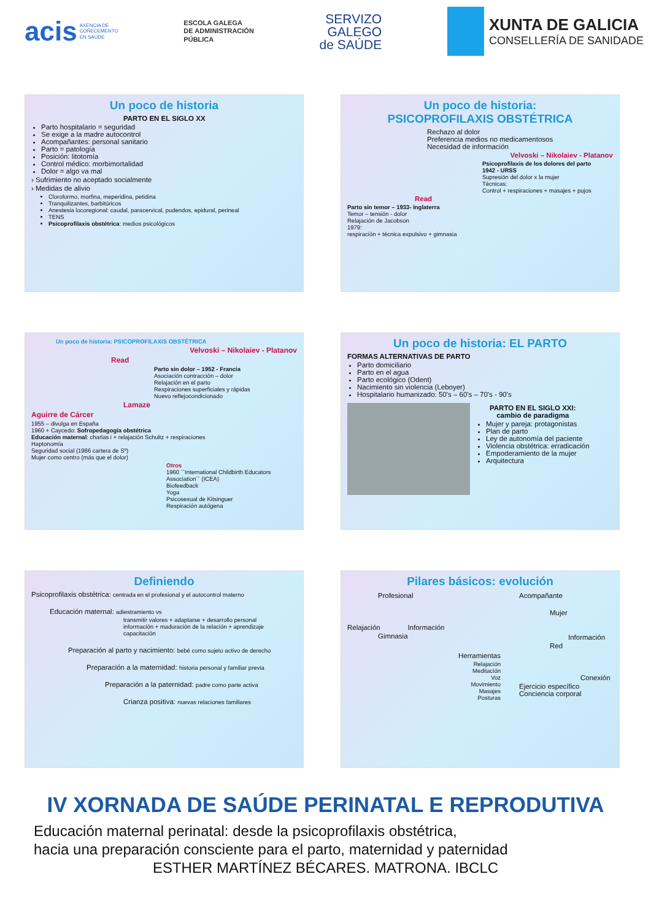acis AXENCIA DE
COÑECEMENTO
EN SAÚDE
ESCOLA GALEGA
DE ADMINISTRACIÓN
PÚBLICA
SERVIZO
GALEGO
de SAÚDE
XUNTA DE GALICIA
CONSELLERÍA DE SANIDADE
Un poco de historia
PARTO EN EL SIGLO XX
Parto hospitalario = seguridad
Se exige a la madre autocontrol
Acompañantes: personal sanitario
Parto = patología
Posición: litotomía
Control médico: morbimortalidad
Dolor = algo va mal
› Sufrimiento no aceptado socialmente
› Medidas de alivio
Cloroformo, morfina, meperidina, petidina
Tranquilizantes, barbitúricos
Anestesia locoregional: caudal, paracervical, pudendos, epidural, perineal
TENS
Psicoprofilaxis obstétrica: medios psicológicos
Un poco de historia:
PSICOPROFILAXIS OBSTÉTRICA
Rechazo al dolor
Preferencia medios no medicamentosos
Necesidad de información
Velvoski – Nikolaiev - Platanov
Psicoprofilaxis de los dolores del parto
1942 - URSS
Supresión del dolor x la mujer
Técnicas:
Control + respiraciones + masajes + pujos
Read
Parto sin temor – 1933- Inglaterra
Temor – tensión - dolor
Relajación de Jacobson
1979:
respiración + técnica expulsivo + gimnasia
Un poco de historia: PSICOPROFILAXIS OBSTÉTRICA
Velvoski – Nikolaiev - Platanov
Read
Parto sin dolor – 1952 - Francia
Asociación contracción – dolor
Relajación en el parto
Respiraciones superficiales y rápidas
Nuevo reflejocondicionado
Lamaze
Aguirre de Cárcer
1955 – divulga en España
1960 + Caycedo: Sofropedagogía obstétrica
Educación maternal: charlas i + relajación Schultz + respiraciones
Haptonomía
Seguridad social (1986 cartera de Sº)
Mujer como centro (más que el dolor)
Otros
1960 ``International Childbirth Educators Association´´ (ICEA)
Biofeedback
Yoga
Psicosexual de Kitsinguer
Respiración autógena
Un poco de historia: EL PARTO
FORMAS ALTERNATIVAS DE PARTO
Parto domiciliario
Parto en el agua
Parto ecológico (Odent)
Nacimiento sin violencia (Leboyer)
Hospitalario humanizado: 50's – 60's – 70's - 90's
PARTO EN EL SIGLO XXI:
cambio de paradigma
Mujer y pareja: protagonistas
Plan de parto
Ley de autonomía del paciente
Violencia obstétrica: erradicación
Empoderamiento de la mujer
Arquitectura
Definiendo
Psicoprofilaxis obstétrica: centrada en el profesional y el autocontrol materno
Educación maternal: adiestramiento vs
transmitir valores + adaptarse + desarrollo personal
información + maduración de la relación + aprendizaje
capacitación
Preparación al parto y nacimiento: bebé como sujeto activo de derecho
Preparación a la maternidad: historia personal y familiar previa
Preparación a la paternidad: padre como parte activa
Crianza positiva: nuevas relaciones familiares
Pilares básicos: evolución
Profesional
Relajación Información
Gimnasia
Herramientas
Relajación
Meditación
Voz
Movimiento
Masajes
Posturas
Acompañante
Mujer
Información
Red
Conexión
Ejercicio específico
Conciencia corporal
IV XORNADA DE SAÚDE PERINATAL E REPRODUTIVA
Educación maternal perinatal: desde la psicoprofilaxis obstétrica,
hacia una preparación consciente para el parto, maternidad y paternidad
ESTHER MARTÍNEZ BÉCARES. MATRONA. IBCLC